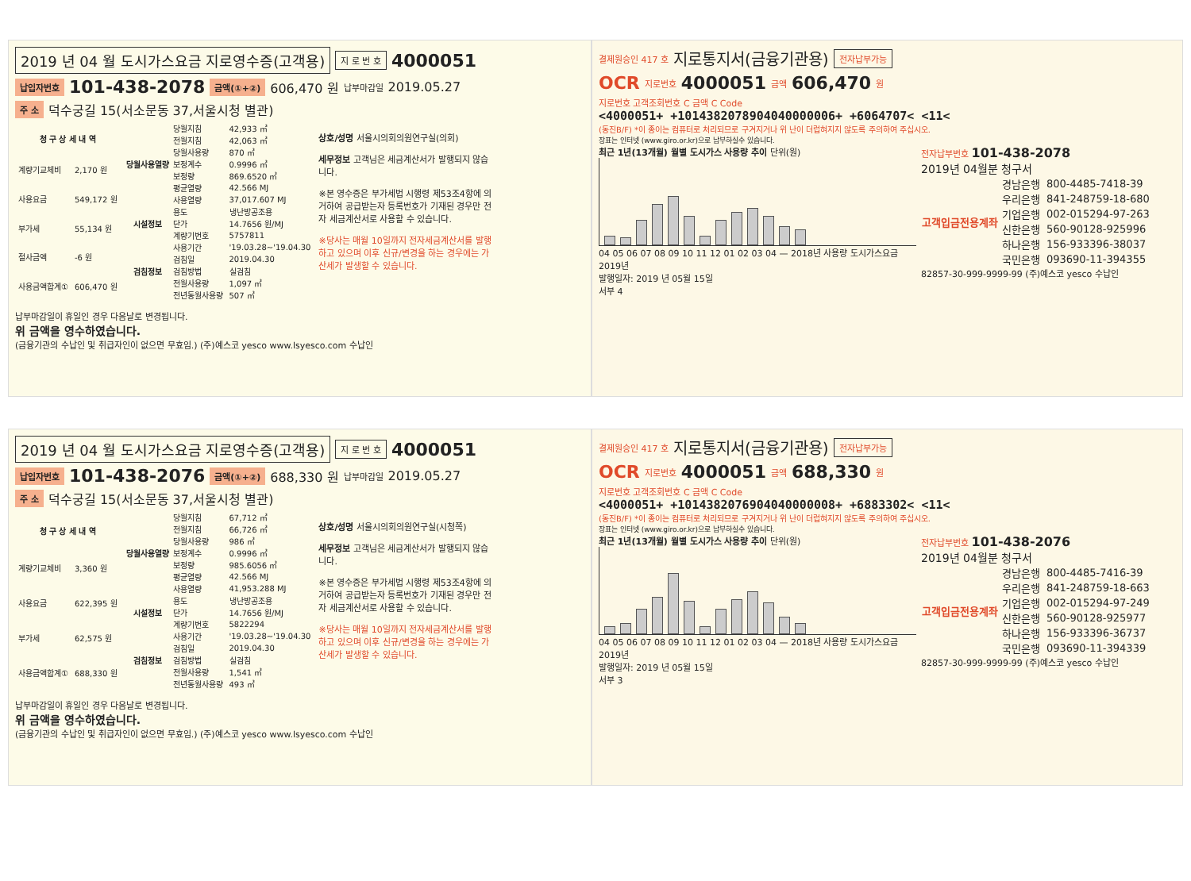2019 년 04 월 도시가스요금 지로영수증(고객용) 지 로 번 호 4000051
납입자번호 101-438-2078 금액(①+②) 606,470 원 납부마감일 2019.05.27
주 소 덕수궁길 15(서소문동 37,서울시청 별관)
| 청 구 상 세 내 역 | |
| --- | --- |
| 계량기교체비 | 2,170 원 |
| 사용요금 | 549,172 원 |
| 부가세 | 55,134 원 |
| 절사금액 | -6 원 |
| 사용금액합계① | 606,470 원 |
| 당월사용열량 | 당월지침 | 42,933 ㎥ |
| | 전월지침 | 42,063 ㎥ |
| | 당월사용량 | 870 ㎥ |
| | 보정계수 | 0.9996 ㎥ |
| | 보정량 | 869.6520 ㎥ |
| | 평균열량 | 42.566 MJ |
| | 사용열량 | 37,017.607 MJ |
| 시설정보 | 용도 | 냉난방공조용 |
| | 단가 | 14.7656 원/MJ |
| | 계량기번호 | 5757811 |
| 검침정보 | 사용기간 | '19.03.28~'19.04.30 |
| | 검침일 | 2019.04.30 |
| | 검침방법 | 실검침 |
| | 전월사용량 | 1,097 ㎥ |
| | 전년동월사용량 | 507 ㎥ |
상호/성명 서울시의회의원연구실(의회)
세무정보 고객님은 세금계산서가 발행되지 않습니다.
※본 영수증은 부가세법 시행령 제53조4항에 의거하여 공급받는자 등록번호가 기재된 경우만 전자 세금계산서로 사용할 수 있습니다.
※당사는 매월 10일까지 전자세금계산서를 발행하고 있으며 이후 신규/변경을 하는 경우에는 가산세가 발생할 수 있습니다.
납부마감일이 휴일인 경우 다음날로 변경됩니다.
위 금액을 영수하였습니다.
(금융기관의 수납인 및 취급자인이 없으면 무효임.) (주)예스코 yesco www.lsyesco.com 수납인
결제원승인 417 호 지로통지서(금융기관용) 전자납부가능
OCR 지로번호 4000051 금액 606,470 원
지로번호 고객조회번호 C 금액 C Code
<4000051+ +1014382078904040000006+ +6064707< <11<
(동진B/F) *이 종이는 컴퓨터로 처리되므로 구겨지거나 위 난이 더럽혀지지 않도록 주의하여 주십시오.
장표는 인터넷 (www.giro.or.kr)으로 납부하실수 있습니다.
최근 1년(13개월) 월별 도시가스 사용량 추이 단위(원)
04 05 06 07 08 09 10 11 12 01 02 03 04 — 2018년 사용량 도시가스요금 2019년
발행일자: 2019 년 05월 15일
서부 4
전자납부번호 101-438-2078
2019년 04월분 청구서
| 고객입금전용계좌 | 경남은행 | 800-4485-7418-39 |
| | 우리은행 | 841-248759-18-680 |
| | 기업은행 | 002-015294-97-263 |
| | 신한은행 | 560-90128-925996 |
| | 하나은행 | 156-933396-38037 |
| | 국민은행 | 093690-11-394355 |
82857-30-999-9999-99 (주)예스코 yesco 수납인
2019 년 04 월 도시가스요금 지로영수증(고객용) 지 로 번 호 4000051
납입자번호 101-438-2076 금액(①+②) 688,330 원 납부마감일 2019.05.27
주 소 덕수궁길 15(서소문동 37,서울시청 별관)
| 청 구 상 세 내 역 | |
| --- | --- |
| 계량기교체비 | 3,360 원 |
| 사용요금 | 622,395 원 |
| 부가세 | 62,575 원 |
| 사용금액합계① | 688,330 원 |
| 당월사용열량 | 당월지침 | 67,712 ㎥ |
| | 전월지침 | 66,726 ㎥ |
| | 당월사용량 | 986 ㎥ |
| | 보정계수 | 0.9996 ㎥ |
| | 보정량 | 985.6056 ㎥ |
| | 평균열량 | 42.566 MJ |
| | 사용열량 | 41,953.288 MJ |
| 시설정보 | 용도 | 냉난방공조용 |
| | 단가 | 14.7656 원/MJ |
| | 계량기번호 | 5822294 |
| 검침정보 | 사용기간 | '19.03.28~'19.04.30 |
| | 검침일 | 2019.04.30 |
| | 검침방법 | 실검침 |
| | 전월사용량 | 1,541 ㎥ |
| | 전년동월사용량 | 493 ㎥ |
상호/성명 서울시의회의원연구실(시청쪽)
세무정보 고객님은 세금계산서가 발행되지 않습니다.
※본 영수증은 부가세법 시행령 제53조4항에 의거하여 공급받는자 등록번호가 기재된 경우만 전자 세금계산서로 사용할 수 있습니다.
※당사는 매월 10일까지 전자세금계산서를 발행하고 있으며 이후 신규/변경을 하는 경우에는 가산세가 발생할 수 있습니다.
납부마감일이 휴일인 경우 다음날로 변경됩니다.
위 금액을 영수하였습니다.
(금융기관의 수납인 및 취급자인이 없으면 무효임.) (주)예스코 yesco www.lsyesco.com 수납인
결제원승인 417 호 지로통지서(금융기관용) 전자납부가능
OCR 지로번호 4000051 금액 688,330 원
지로번호 고객조회번호 C 금액 C Code
<4000051+ +1014382076904040000008+ +6883302< <11<
(동진B/F) *이 종이는 컴퓨터로 처리되므로 구겨지거나 위 난이 더럽혀지지 않도록 주의하여 주십시오.
장표는 인터넷 (www.giro.or.kr)으로 납부하실수 있습니다.
최근 1년(13개월) 월별 도시가스 사용량 추이 단위(원)
04 05 06 07 08 09 10 11 12 01 02 03 04 — 2018년 사용량 도시가스요금 2019년
발행일자: 2019 년 05월 15일
서부 3
전자납부번호 101-438-2076
2019년 04월분 청구서
| 고객입금전용계좌 | 경남은행 | 800-4485-7416-39 |
| | 우리은행 | 841-248759-18-663 |
| | 기업은행 | 002-015294-97-249 |
| | 신한은행 | 560-90128-925977 |
| | 하나은행 | 156-933396-36737 |
| | 국민은행 | 093690-11-394339 |
82857-30-999-9999-99 (주)예스코 yesco 수납인